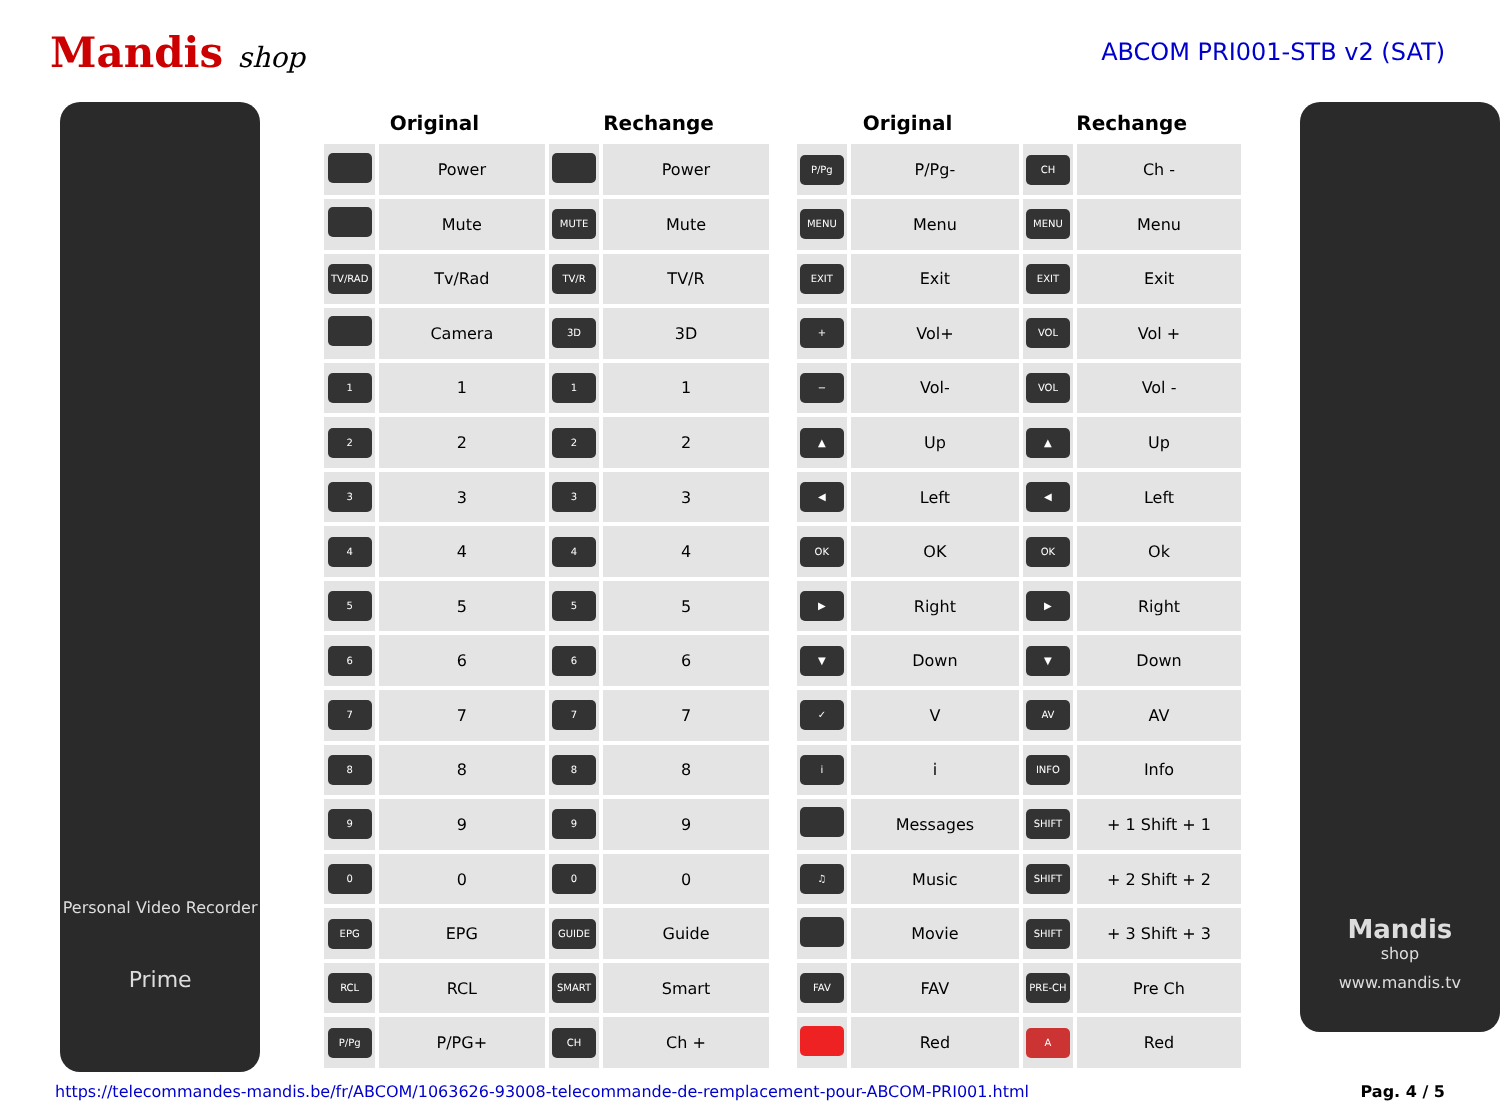Mandis shop
ABCOM PRI001-STB v2 (SAT)
Personal Video Recorder
Prime
| Original | | Rechange | |
| --- | --- | --- | --- |
| | Power | | Power |
| | Mute | MUTE | Mute |
| TV/RAD | Tv/Rad | TV/R | TV/R |
| | Camera | 3D | 3D |
| 1 | 1 | 1 | 1 |
| 2 | 2 | 2 | 2 |
| 3 | 3 | 3 | 3 |
| 4 | 4 | 4 | 4 |
| 5 | 5 | 5 | 5 |
| 6 | 6 | 6 | 6 |
| 7 | 7 | 7 | 7 |
| 8 | 8 | 8 | 8 |
| 9 | 9 | 9 | 9 |
| 0 | 0 | 0 | 0 |
| EPG | EPG | GUIDE | Guide |
| RCL | RCL | SMART | Smart |
| P/Pg | P/PG+ | CH | Ch + |
| Original | | Rechange | |
| --- | --- | --- | --- |
| P/Pg | P/Pg- | CH | Ch - |
| MENU | Menu | MENU | Menu |
| EXIT | Exit | EXIT | Exit |
| + | Vol+ | VOL | Vol + |
| − | Vol- | VOL | Vol - |
| ▲ | Up | ▲ | Up |
| ◀ | Left | ◀ | Left |
| OK | OK | OK | Ok |
| ▶ | Right | ▶ | Right |
| ▼ | Down | ▼ | Down |
| ✓ | V | AV | AV |
| i | i | INFO | Info |
| | Messages | SHIFT | + 1 Shift + 1 |
| ♫ | Music | SHIFT | + 2 Shift + 2 |
| | Movie | SHIFT | + 3 Shift + 3 |
| FAV | FAV | PRE-CH | Pre Ch |
| | Red | A | Red |
Mandis
shop
www.mandis.tv
https://telecommandes-mandis.be/fr/ABCOM/1063626-93008-telecommande-de-remplacement-pour-ABCOM-PRI001.html Pag. 4 / 5